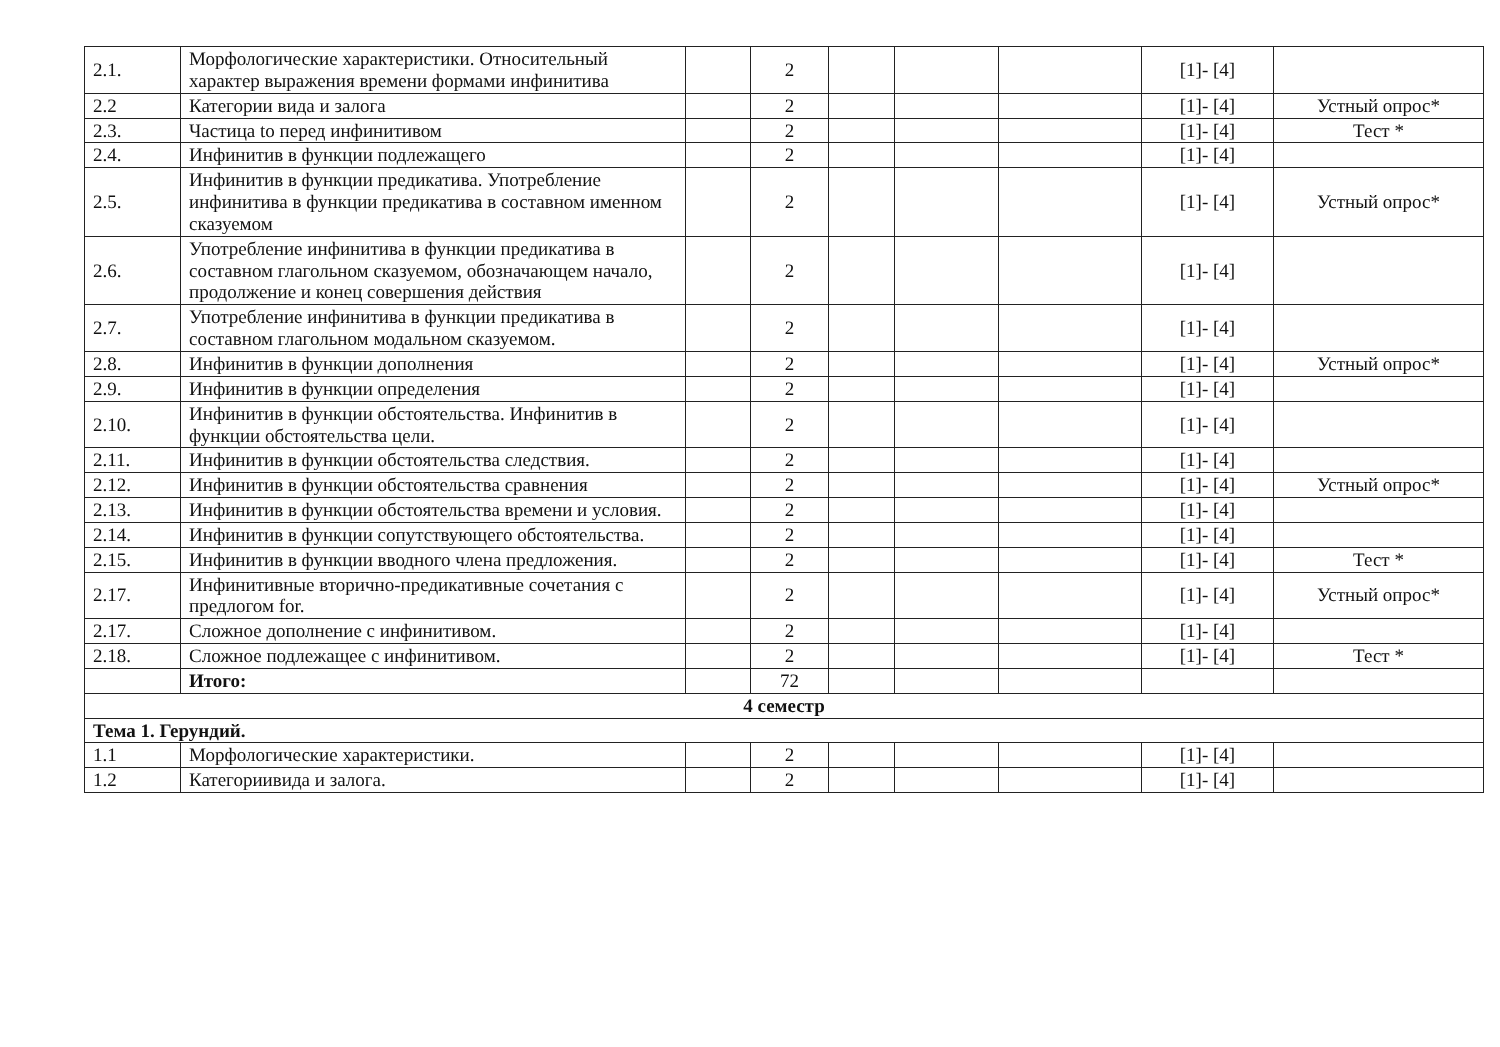| 2.1. | Морфологические характеристики. Относительный характер выражения времени формами инфинитива | | 2 | | | | [1]- [4] | |
| 2.2 | Категории вида и залога | | 2 | | | | [1]- [4] | Устный опрос* |
| 2.3. | Частица to перед инфинитивом | | 2 | | | | [1]- [4] | Тест * |
| 2.4. | Инфинитив в функции подлежащего | | 2 | | | | [1]- [4] | |
| 2.5. | Инфинитив в функции предикатива. Употребление инфинитива в функции предикатива в составном именном сказуемом | | 2 | | | | [1]- [4] | Устный опрос* |
| 2.6. | Употребление инфинитива в функции предикатива в составном глагольном сказуемом, обозначающем начало, продолжение и конец совершения действия | | 2 | | | | [1]- [4] | |
| 2.7. | Употребление инфинитива в функции предикатива в составном глагольном модальном сказуемом. | | 2 | | | | [1]- [4] | |
| 2.8. | Инфинитив в функции дополнения | | 2 | | | | [1]- [4] | Устный опрос* |
| 2.9. | Инфинитив в функции определения | | 2 | | | | [1]- [4] | |
| 2.10. | Инфинитив в функции обстоятельства. Инфинитив в функции обстоятельства цели. | | 2 | | | | [1]- [4] | |
| 2.11. | Инфинитив в функции обстоятельства следствия. | | 2 | | | | [1]- [4] | |
| 2.12. | Инфинитив в функции обстоятельства сравнения | | 2 | | | | [1]- [4] | Устный опрос* |
| 2.13. | Инфинитив в функции обстоятельства времени и условия. | | 2 | | | | [1]- [4] | |
| 2.14. | Инфинитив в функции сопутствующего обстоятельства. | | 2 | | | | [1]- [4] | |
| 2.15. | Инфинитив в функции вводного члена предложения. | | 2 | | | | [1]- [4] | Тест * |
| 2.17. | Инфинитивные вторично-предикативные сочетания с предлогом for. | | 2 | | | | [1]- [4] | Устный опрос* |
| 2.17. | Сложное дополнение с инфинитивом. | | 2 | | | | [1]- [4] | |
| 2.18. | Сложное подлежащее с инфинитивом. | | 2 | | | | [1]- [4] | Тест * |
| | Итого: | | 72 | | | | | |
| 4 семестр | | | | | | | | |
| Тема 1. Герундий. | | | | | | | | |
| 1.1 | Морфологические характеристики. | | 2 | | | | [1]- [4] | |
| 1.2 | Категориивида и залога. | | 2 | | | | [1]- [4] | |